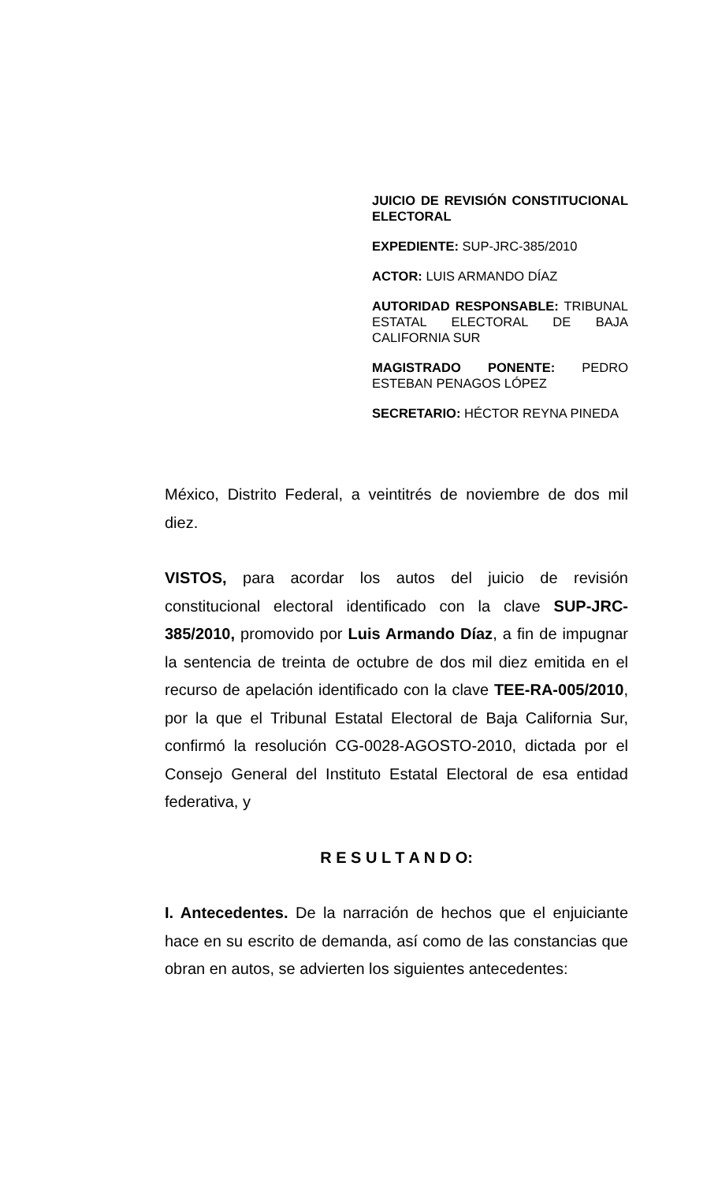JUICIO DE REVISIÓN CONSTITUCIONAL ELECTORAL
EXPEDIENTE: SUP-JRC-385/2010
ACTOR: LUIS ARMANDO DÍAZ
AUTORIDAD RESPONSABLE: TRIBUNAL ESTATAL ELECTORAL DE BAJA CALIFORNIA SUR
MAGISTRADO PONENTE: PEDRO ESTEBAN PENAGOS LÓPEZ
SECRETARIO: HÉCTOR REYNA PINEDA
México, Distrito Federal, a veintitrés de noviembre de dos mil diez.
VISTOS, para acordar los autos del juicio de revisión constitucional electoral identificado con la clave SUP-JRC-385/2010, promovido por Luis Armando Díaz, a fin de impugnar la sentencia de treinta de octubre de dos mil diez emitida en el recurso de apelación identificado con la clave TEE-RA-005/2010, por la que el Tribunal Estatal Electoral de Baja California Sur, confirmó la resolución CG-0028-AGOSTO-2010, dictada por el Consejo General del Instituto Estatal Electoral de esa entidad federativa, y
R E S U L T A N D O:
I. Antecedentes. De la narración de hechos que el enjuiciante hace en su escrito de demanda, así como de las constancias que obran en autos, se advierten los siguientes antecedentes: